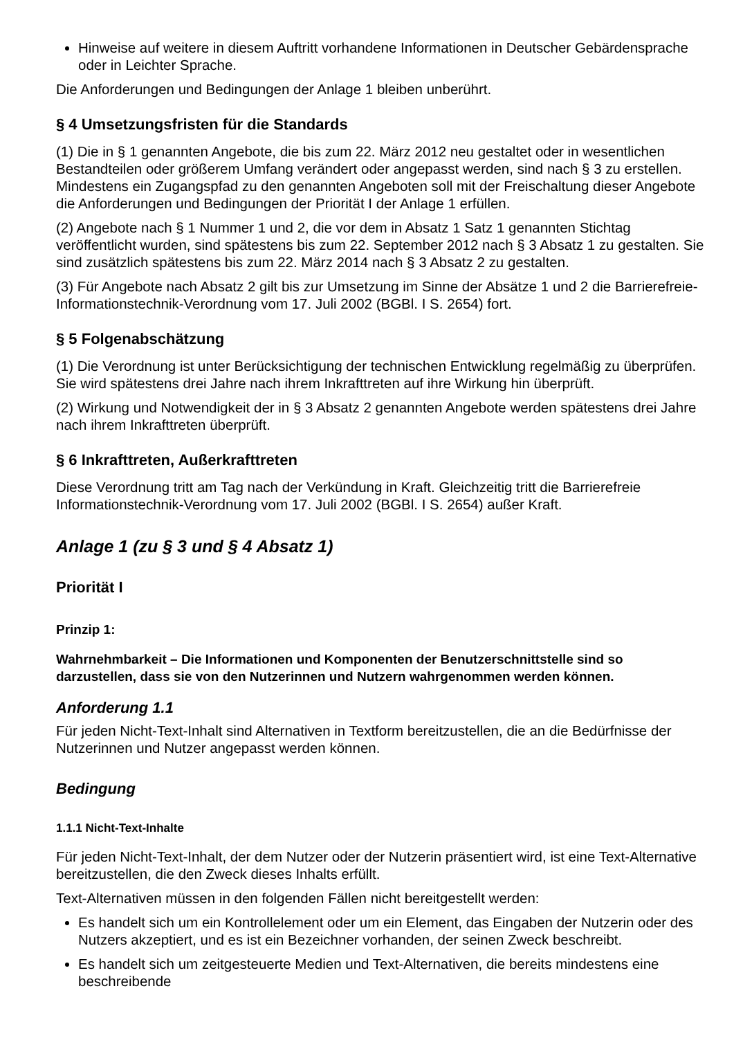Hinweise auf weitere in diesem Auftritt vorhandene Informationen in Deutscher Gebärdensprache oder in Leichter Sprache.
Die Anforderungen und Bedingungen der Anlage 1 bleiben unberührt.
§ 4 Umsetzungsfristen für die Standards
(1) Die in § 1 genannten Angebote, die bis zum 22. März 2012 neu gestaltet oder in wesentlichen Bestandteilen oder größerem Umfang verändert oder angepasst werden, sind nach § 3 zu erstellen. Mindestens ein Zugangspfad zu den genannten Angeboten soll mit der Freischaltung dieser Angebote die Anforderungen und Bedingungen der Priorität I der Anlage 1 erfüllen.
(2) Angebote nach § 1 Nummer 1 und 2, die vor dem in Absatz 1 Satz 1 genannten Stichtag veröffentlicht wurden, sind spätestens bis zum 22. September 2012 nach § 3 Absatz 1 zu gestalten. Sie sind zusätzlich spätestens bis zum 22. März 2014 nach § 3 Absatz 2 zu gestalten.
(3) Für Angebote nach Absatz 2 gilt bis zur Umsetzung im Sinne der Absätze 1 und 2 die Barrierefreie-Informationstechnik-Verordnung vom 17. Juli 2002 (BGBl. I S. 2654) fort.
§ 5 Folgenabschätzung
(1) Die Verordnung ist unter Berücksichtigung der technischen Entwicklung regelmäßig zu überprüfen. Sie wird spätestens drei Jahre nach ihrem Inkrafttreten auf ihre Wirkung hin überprüft.
(2) Wirkung und Notwendigkeit der in § 3 Absatz 2 genannten Angebote werden spätestens drei Jahre nach ihrem Inkrafttreten überprüft.
§ 6 Inkrafttreten, Außerkrafttreten
Diese Verordnung tritt am Tag nach der Verkündung in Kraft. Gleichzeitig tritt die Barrierefreie Informationstechnik-Verordnung vom 17. Juli 2002 (BGBl. I S. 2654) außer Kraft.
Anlage 1 (zu § 3 und § 4 Absatz 1)
Priorität I
Prinzip 1:
Wahrnehmbarkeit – Die Informationen und Komponenten der Benutzerschnittstelle sind so darzustellen, dass sie von den Nutzerinnen und Nutzern wahrgenommen werden können.
Anforderung 1.1
Für jeden Nicht-Text-Inhalt sind Alternativen in Textform bereitzustellen, die an die Bedürfnisse der Nutzerinnen und Nutzer angepasst werden können.
Bedingung
1.1.1 Nicht-Text-Inhalte
Für jeden Nicht-Text-Inhalt, der dem Nutzer oder der Nutzerin präsentiert wird, ist eine Text-Alternative bereitzustellen, die den Zweck dieses Inhalts erfüllt.
Text-Alternativen müssen in den folgenden Fällen nicht bereitgestellt werden:
Es handelt sich um ein Kontrollelement oder um ein Element, das Eingaben der Nutzerin oder des Nutzers akzeptiert, und es ist ein Bezeichner vorhanden, der seinen Zweck beschreibt.
Es handelt sich um zeitgesteuerte Medien und Text-Alternativen, die bereits mindestens eine beschreibende